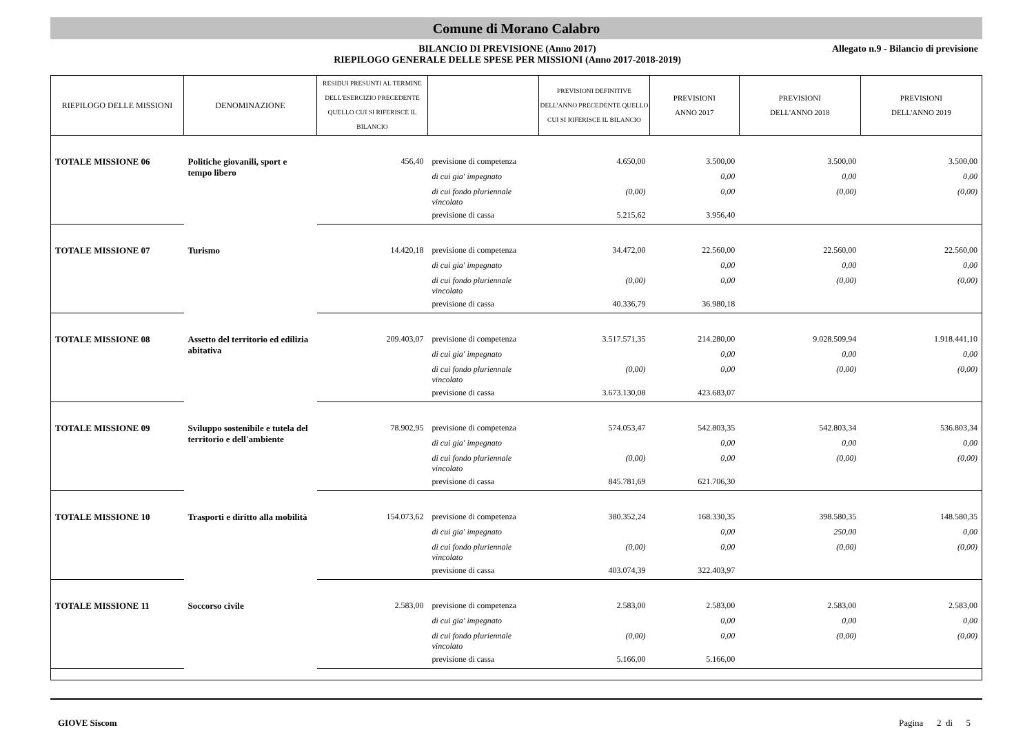Comune di Morano Calabro
BILANCIO DI PREVISIONE (Anno 2017)
RIEPILOGO GENERALE DELLE SPESE PER MISSIONI (Anno 2017-2018-2019)
Allegato n.9 - Bilancio di previsione
| RIEPILOGO DELLE MISSIONI | DENOMINAZIONE | RESIDUI PRESUNTI AL TERMINE DELL'ESERCIZIO PRECEDENTE QUELLO CUI SI RIFERISCE IL BILANCIO | | PREVISIONI DEFINITIVE DELL'ANNO PRECEDENTE QUELLO CUI SI RIFERISCE IL BILANCIO | PREVISIONI ANNO 2017 | PREVISIONI DELL'ANNO 2018 | PREVISIONI DELL'ANNO 2019 |
| --- | --- | --- | --- | --- | --- | --- | --- |
| TOTALE MISSIONE 06 | Politiche giovanili, sport e tempo libero | 456,40 | previsione di competenza | 4.650,00 | 3.500,00 | 3.500,00 | 3.500,00 |
| | | | di cui gia' impegnato | | 0,00 | 0,00 | 0,00 |
| | | | di cui fondo pluriennale vincolato | (0,00) | 0,00 | (0,00) | (0,00) |
| | | | previsione di cassa | 5.215,62 | 3.956,40 | | |
| TOTALE MISSIONE 07 | Turismo | 14.420,18 | previsione di competenza | 34.472,00 | 22.560,00 | 22.560,00 | 22.560,00 |
| | | | di cui gia' impegnato | | 0,00 | 0,00 | 0,00 |
| | | | di cui fondo pluriennale vincolato | (0,00) | 0,00 | (0,00) | (0,00) |
| | | | previsione di cassa | 40.336,79 | 36.980,18 | | |
| TOTALE MISSIONE 08 | Assetto del territorio ed edilizia abitativa | 209.403,07 | previsione di competenza | 3.517.571,35 | 214.280,00 | 9.028.509,94 | 1.918.441,10 |
| | | | di cui gia' impegnato | | 0,00 | 0,00 | 0,00 |
| | | | di cui fondo pluriennale vincolato | (0,00) | 0,00 | (0,00) | (0,00) |
| | | | previsione di cassa | 3.673.130,08 | 423.683,07 | | |
| TOTALE MISSIONE 09 | Sviluppo sostenibile e tutela del territorio e dell'ambiente | 78.902,95 | previsione di competenza | 574.053,47 | 542.803,35 | 542.803,34 | 536.803,34 |
| | | | di cui gia' impegnato | | 0,00 | 0,00 | 0,00 |
| | | | di cui fondo pluriennale vincolato | (0,00) | 0,00 | (0,00) | (0,00) |
| | | | previsione di cassa | 845.781,69 | 621.706,30 | | |
| TOTALE MISSIONE 10 | Trasporti e diritto alla mobilità | 154.073,62 | previsione di competenza | 380.352,24 | 168.330,35 | 398.580,35 | 148.580,35 |
| | | | di cui gia' impegnato | | 0,00 | 250,00 | 0,00 |
| | | | di cui fondo pluriennale vincolato | (0,00) | 0,00 | (0,00) | (0,00) |
| | | | previsione di cassa | 403.074,39 | 322.403,97 | | |
| TOTALE MISSIONE 11 | Soccorso civile | 2.583,00 | previsione di competenza | 2.583,00 | 2.583,00 | 2.583,00 | 2.583,00 |
| | | | di cui gia' impegnato | | 0,00 | 0,00 | 0,00 |
| | | | di cui fondo pluriennale vincolato | (0,00) | 0,00 | (0,00) | (0,00) |
| | | | previsione di cassa | 5.166,00 | 5.166,00 | | |
GIOVE Siscom Pagina 2 di 5